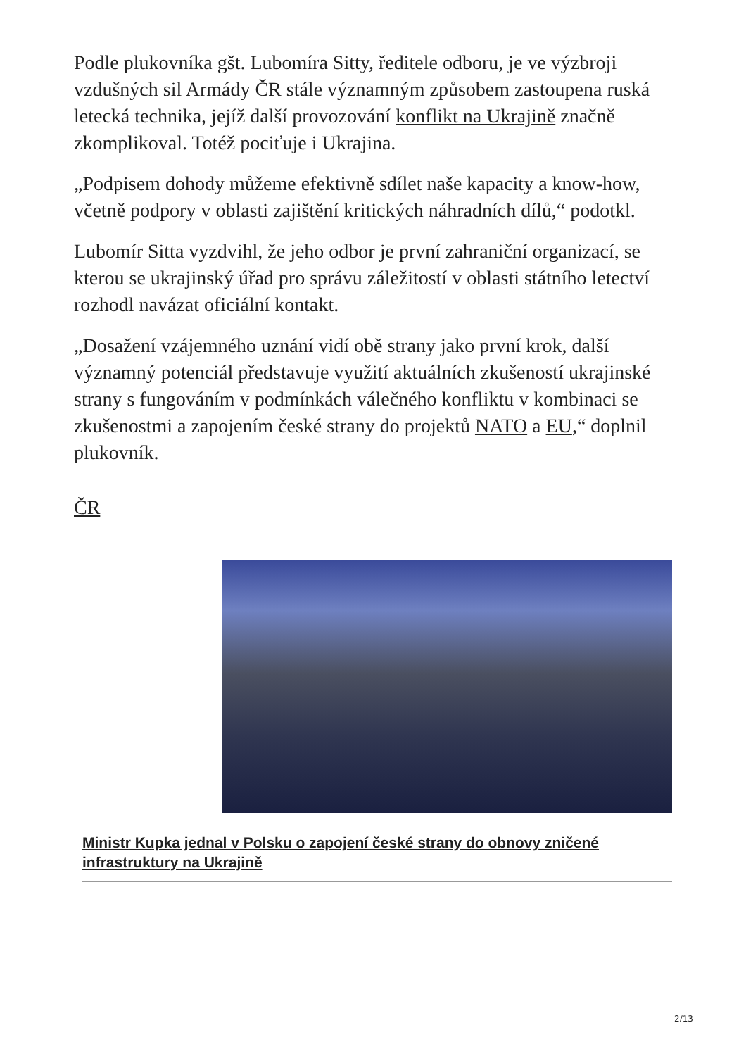Podle plukovníka gšt. Lubomíra Sitty, ředitele odboru, je ve výzbroji vzdušných sil Armády ČR stále významným způsobem zastoupena ruská letecká technika, jejíž další provozování konflikt na Ukrajině značně zkomplikoval. Totéž pociťuje i Ukrajina.
„Podpisem dohody můžeme efektivně sdílet naše kapacity a know-how, včetně podpory v oblasti zajištění kritických náhradních dílů,“ podotkl.
Lubomír Sitta vyzdvihl, že jeho odbor je první zahraniční organizací, se kterou se ukrajinský úřad pro správu záležitostí v oblasti státního letectví rozhodl navázat oficiální kontakt.
„Dosažení vzájemného uznání vidí obě strany jako první krok, další významný potenciál představuje využití aktuálních zkušeností ukrajinské strany s fungováním v podmínkách válečného konfliktu v kombinaci se zkušenostmi a zapojením české strany do projektů NATO a EU,“ doplnil plukovník.
ČR
Ministr Kupka jednal v Polsku o zapojení české strany do obnovy zničené infrastruktury na Ukrajině
2/13